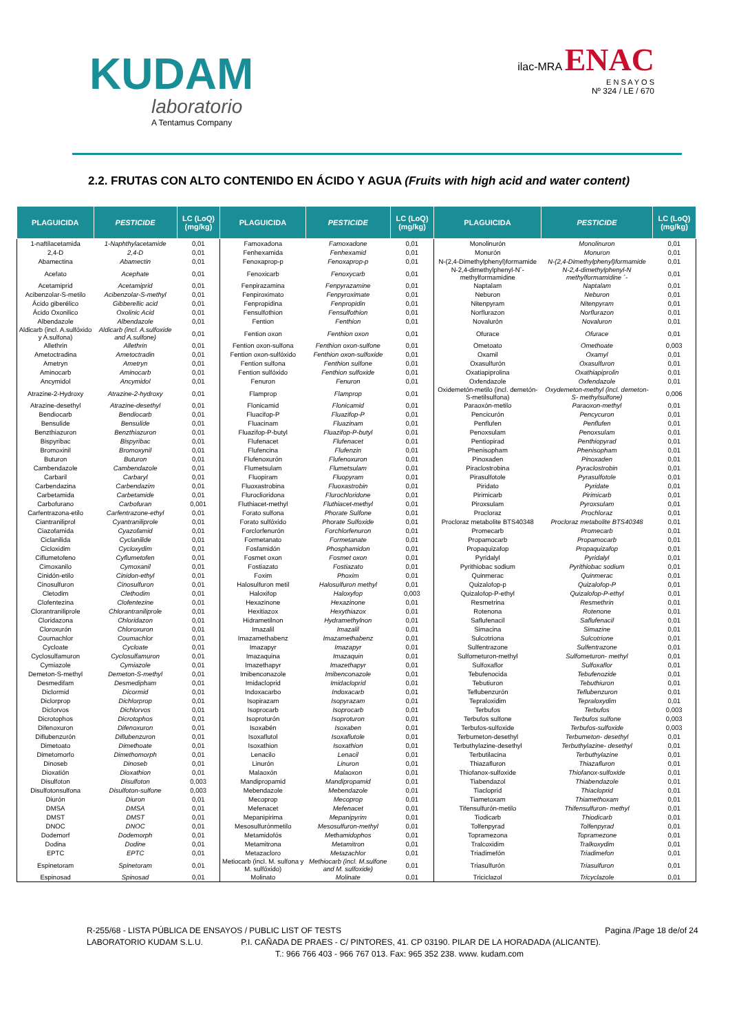KUDAM
laboratorio
A Tentamus Company
ilac-MRA ENAC
E N S A Y O S
Nº 324 / LE / 670
2.2. FRUTAS CON ALTO CONTENIDO EN ÁCIDO Y AGUA (Fruits with high acid and water content)
| PLAGUICIDA | PESTICIDE | LC (LoQ) (mg/kg) | PLAGUICIDA | PESTICIDE | LC (LoQ) (mg/kg) | PLAGUICIDA | PESTICIDE | LC (LoQ) (mg/kg) |
| --- | --- | --- | --- | --- | --- | --- | --- | --- |
| 1-naftilacetamida | 1-Naphthylacetamide | 0,01 | Famoxadona | Famoxadone | 0,01 | Monolinurón | Monolinuron | 0,01 |
| 2,4-D | 2,4-D | 0,01 | Fenhexamida | Fenhexamid | 0,01 | Monurón | Monuron | 0,01 |
| Abamectina | Abamectin | 0,01 | Fenoxaprop-p | Fenoxaprop-p | 0,01 | N-(2,4-Dimethylphenyl)formamide | N-(2,4-Dimethylphenyl)formamide | 0,01 |
| Acefato | Acephate | 0,01 | Fenoxicarb | Fenoxycarb | 0,01 | N-2,4-dimethylphenyl-N´-methylformamidine | N-2,4-dimethylphenyl-N methylformamidine ´- | 0,01 |
| Acetamiprid | Acetamiprid | 0,01 | Fenpirazamina | Fenpyrazamine | 0,01 | Naptalam | Naptalam | 0,01 |
| Acibenzolar-S-metilo | Acibenzolar-S-methyl | 0,01 | Fenpiroximato | Fenpyroximate | 0,01 | Neburon | Neburon | 0,01 |
| Ácido giberélico | Gibberellic acid | 0,01 | Fenpropidina | Fenpropidin | 0,01 | Nitenpyram | Nitenpyram | 0,01 |
| Ácido Oxonilico | Oxolinic Acid | 0,01 | Fensulfothion | Fensulfothion | 0,01 | Norflurazon | Norflurazon | 0,01 |
| Albendazole | Albendazole | 0,01 | Fention | Fenthion | 0,01 | Novalurón | Novaluron | 0,01 |
| Aldicarb (incl. A.sulfóxido y A.sulfona) | Aldicarb (incl. A.sulfoxide and A.sulfone) | 0,01 | Fention oxon | Fenthion oxon | 0,01 | Ofurace | Ofurace | 0,01 |
| Allethrin | Allethrin | 0,01 | Fention oxon-sulfona | Fenthion oxon-sulfone | 0,01 | Ometoato | Omethoate | 0,003 |
| Ametoctradina | Ametoctradin | 0,01 | Fention oxon-sulfóxido | Fenthion oxon-sulfoxide | 0,01 | Oxamil | Oxamyl | 0,01 |
| Ametryn | Ametryn | 0,01 | Fention sulfona | Fenthion sulfone | 0,01 | Oxasulfurón | Oxasulfuron | 0,01 |
| Aminocarb | Aminocarb | 0,01 | Fention sulfóxido | Fenthion sulfoxide | 0,01 | Oxatiapiprolina | Oxathiapiprolin | 0,01 |
| Ancymidol | Ancymidol | 0,01 | Fenuron | Fenuron | 0,01 | Oxfendazole | Oxfendazole | 0,01 |
| Atrazine-2-Hydroxy | Atrazine-2-hydroxy | 0,01 | Flamprop | Flamprop | 0,01 | Oxidemetón-metilo (incl. demetón-S-metilsulfona) | Oxydemeton-methyl (incl. demeton-S- methylsulfone) | 0,006 |
| Atrazine-desethyl | Atrazine-desethyl | 0,01 | Flonicamid | Flonicamid | 0,01 | Paraoxón-metilo | Paraoxon-methyl | 0,01 |
| Bendiocarb | Bendiocarb | 0,01 | Fluacifop-P | Fluazifop-P | 0,01 | Pencicurón | Pencycuron | 0,01 |
| Bensulide | Bensulide | 0,01 | Fluacinam | Fluazinam | 0,01 | Penflufen | Penflufen | 0,01 |
| Benzthiazuron | Benzthiazuron | 0,01 | Fluazifop-P-butyl | Fluazifop-P-butyl | 0,01 | Penoxsulam | Penoxsulam | 0,01 |
| Bispyribac | Bispyribac | 0,01 | Flufenacet | Flufenacet | 0,01 | Pentiopirad | Penthiopyrad | 0,01 |
| Bromoxinil | Bromoxynil | 0,01 | Flufencina | Flufenzin | 0,01 | Phenisopham | Phenisopham | 0,01 |
| Buturon | Buturon | 0,01 | Flufenoxurón | Flufenoxuron | 0,01 | Pinoxaden | Pinoxaden | 0,01 |
| Cambendazole | Cambendazole | 0,01 | Flumetsulam | Flumetsulam | 0,01 | Piraclostrobina | Pyraclostrobin | 0,01 |
| Carbaril | Carbaryl | 0,01 | Fluopiram | Fluopyram | 0,01 | Pirasulfotole | Pyrasulfotole | 0,01 |
| Carbendazina | Carbendazim | 0,01 | Fluoxastrobina | Fluoxastrobin | 0,01 | Piridato | Pyridate | 0,01 |
| Carbetamida | Carbetamide | 0,01 | Fluroclioridona | Flurochloridone | 0,01 | Pirimicarb | Pirimicarb | 0,01 |
| Carbofurano | Carbofuran | 0,001 | Fluthiacet-methyl | Fluthiacet-methyl | 0,01 | Piroxsulam | Pyroxsulam | 0,01 |
| Carfentrazona-etilo | Carfentrazone-ethyl | 0,01 | Forato sulfona | Phorate Sulfone | 0,01 | Procloraz | Prochloraz | 0,01 |
| Ciantraniliprol | Cyantraniliprole | 0,01 | Forato sulfóxido | Phorate Sulfoxide | 0,01 | Procloraz metabolite BTS40348 | Procloraz metabolite BTS40348 | 0,01 |
| Ciazofamida | Cyazofamid | 0,01 | Forclorfenurón | Forchlorfenuron | 0,01 | Promecarb | Promecarb | 0,01 |
| Ciclanilida | Cyclanilide | 0,01 | Formetanato | Formetanate | 0,01 | Propamocarb | Propamocarb | 0,01 |
| Cicloxidim | Cycloxydim | 0,01 | Fosfamidón | Phosphamidon | 0,01 | Propaquizafop | Propaquizafop | 0,01 |
| Ciflumetofeno | Cyflumetofen | 0,01 | Fosmet oxon | Fosmet oxon | 0,01 | Pyridalyl | Pyridalyl | 0,01 |
| Cimoxanilo | Cymoxanil | 0,01 | Fostiazato | Fostiazato | 0,01 | Pyrithiobac sodium | Pyrithiobac sodium | 0,01 |
| Cinidón-etilo | Cinidon-ethyl | 0,01 | Foxim | Phoxim | 0,01 | Quinmerac | Quinmerac | 0,01 |
| Cinosulfuron | Cinosulfuron | 0,01 | Halosulfuron metil | Halosulfuron methyl | 0,01 | Quizalofop-p | Quizalofop-P | 0,01 |
| Cletodim | Clethodim | 0,01 | Haloxifop | Haloxyfop | 0,003 | Quizalofop-P-ethyl | Quizalofop-P-ethyl | 0,01 |
| Clofentezina | Clofentezine | 0,01 | Hexazinone | Hexazinone | 0,01 | Resmetrina | Resmethrin | 0,01 |
| Clorantraniliprole | Chlorantraniliprole | 0,01 | Hexitiazox | Hexythiazox | 0,01 | Rotenona | Rotenone | 0,01 |
| Cloridazona | Chloridazon | 0,01 | Hidrametilnon | Hydramethylnon | 0,01 | Saflufenacil | Saflufenacil | 0,01 |
| Cloroxurón | Chloroxuron | 0,01 | Imazalil | Imazalil | 0,01 | Simacina | Simazine | 0,01 |
| Coumachlor | Coumachlor | 0,01 | Imazamethabenz | Imazamethabenz | 0,01 | Sulcotriona | Sulcotrione | 0,01 |
| Cycloate | Cycloate | 0,01 | Imazapyr | Imazapyr | 0,01 | Sulfentrazone | Sulfentrazone | 0,01 |
| Cyclosulfamuron | Cyclosulfamuron | 0,01 | Imazaquina | Imazaquin | 0,01 | Sulfometuron-methyl | Sulfometuron- methyl | 0,01 |
| Cymiazole | Cymiazole | 0,01 | Imazethapyr | Imazethapyr | 0,01 | Sulfoxaflor | Sulfoxaflor | 0,01 |
| Demeton-S-methyl | Demeton-S-methyl | 0,01 | Imibenconazole | Imibenconazole | 0,01 | Tebufenocida | Tebufenozide | 0,01 |
| Desmedifam | Desmedipham | 0,01 | Imidacloprid | Imidacloprid | 0,01 | Tebutiuron | Tebuthiuron | 0,01 |
| Diclormid | Dicormid | 0,01 | Indoxacarbo | Indoxacarb | 0,01 | Teflubenzurón | Teflubenzuron | 0,01 |
| Diclorprop | Dichlorprop | 0,01 | Isopirazam | Isopyrazam | 0,01 | Tepraloxidim | Tepraloxydim | 0,01 |
| Diclorvos | Dichlorvos | 0,01 | Isoprocarb | Isoprocarb | 0,01 | Terbufos | Terbufos | 0,003 |
| Dicrotophos | Dicrotophos | 0,01 | Isoproturón | Isoproturon | 0,01 | Terbufos sulfone | Terbufos sulfone | 0,003 |
| Difenoxuron | Difenoxuron | 0,01 | Isoxabén | Isoxaben | 0,01 | Terbufos-sulfoxide | Terbufos-sulfoxide | 0,003 |
| Diflubenzurón | Diflubenzuron | 0,01 | Isoxaflutol | Isoxaflutole | 0,01 | Terbumeton-desethyl | Terbumeton- desethyl | 0,01 |
| Dimetoato | Dimethoate | 0,01 | Isoxathion | Isoxathion | 0,01 | Terbuthylazine-desethyl | Terbuthylazine- desethyl | 0,01 |
| Dimetomorfo | Dimethomorph | 0,01 | Lenacilo | Lenacil | 0,01 | Terbutilacina | Terbuthylazine | 0,01 |
| Dinoseb | Dinoseb | 0,01 | Linurón | Linuron | 0,01 | Thiazafluron | Thiazafluron | 0,01 |
| Dioxatión | Dioxathion | 0,01 | Malaoxón | Malaoxon | 0,01 | Thiofanox-sulfoxide | Thiofanox-sulfoxide | 0,01 |
| Disulfoton | Disulfoton | 0,003 | Mandipropamid | Mandipropamid | 0,01 | Tiabendazol | Thiabendazole | 0,01 |
| Disulfotonsulfona | Disulfoton-sulfone | 0,003 | Mebendazole | Mebendazole | 0,01 | Tiacloprid | Thiacloprid | 0,01 |
| Diurón | Diuron | 0,01 | Mecoprop | Mecoprop | 0,01 | Tiametoxam | Thiamethoxam | 0,01 |
| DMSA | DMSA | 0,01 | Mefenacet | Mefenacet | 0,01 | Tifensulfurón-metilo | Thifensulfuron- methyl | 0,01 |
| DMST | DMST | 0,01 | Mepanipirima | Mepanipyrim | 0,01 | Tiodicarb | Thiodicarb | 0,01 |
| DNOC | DNOC | 0,01 | Mesosulfurónmetilo | Mesosulfuron-methyl | 0,01 | Tolfenpyrad | Tolfenpyrad | 0,01 |
| Dodemorf | Dodemorph | 0,01 | Metamidofós | Methamidophos | 0,01 | Topramezona | Topramezone | 0,01 |
| Dodina | Dodine | 0,01 | Metamitrona | Metamitron | 0,01 | Tralcoxidim | Tralkoxydim | 0,01 |
| EPTC | EPTC | 0,01 | Metazacloro | Metazachlor | 0,01 | Triadimefón | Triadimefon | 0,01 |
| Espinetoram | Spinetoram | 0,01 | Metiocarb (incl. M. sulfona y M. sulfóxido) | Methiocarb (incl. M.sulfone and M. sulfoxide) | 0,01 | Triasulfurón | Triasulfuron | 0,01 |
| Espinosad | Spinosad | 0,01 | Molinato | Molinate | 0,01 | Triciclazol | Tricyclazole | 0,01 |
R-255/68 - LISTA PÚBLICA DE ENSAYOS / PUBLIC LIST OF TESTS Pagina /Page 18 de/of 24
LABORATORIO KUDAM S.L.U. P.I. CAÑADA DE PRAES - C/ PINTORES, 41. CP 03190. PILAR DE LA HORADADA (ALICANTE).
T.: 966 766 403 - 966 767 013. Fax: 965 352 238. www. kudam.com